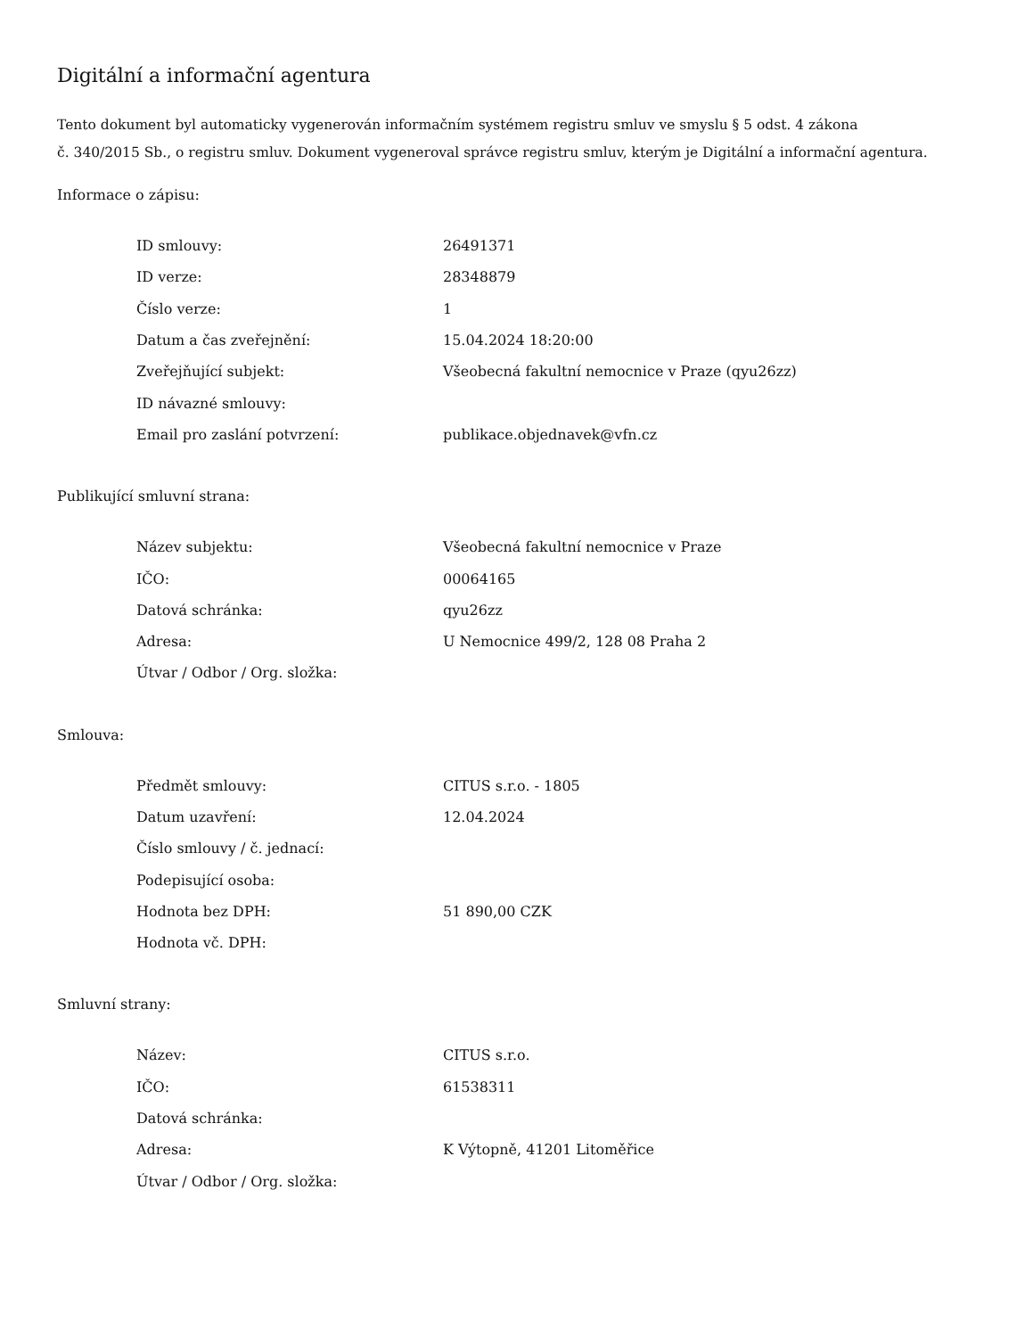Digitální a informační agentura
Tento dokument byl automaticky vygenerován informačním systémem registru smluv ve smyslu § 5 odst. 4 zákona
č. 340/2015 Sb., o registru smluv. Dokument vygeneroval správce registru smluv, kterým je Digitální a informační agentura.
Informace o zápisu:
| ID smlouvy: | 26491371 |
| ID verze: | 28348879 |
| Číslo verze: | 1 |
| Datum a čas zveřejnění: | 15.04.2024 18:20:00 |
| Zveřejňující subjekt: | Všeobecná fakultní nemocnice v Praze (qyu26zz) |
| ID návazné smlouvy: | |
| Email pro zaslání potvrzení: | publikace.objednavek@vfn.cz |
Publikující smluvní strana:
| Název subjektu: | Všeobecná fakultní nemocnice v Praze |
| IČO: | 00064165 |
| Datová schránka: | qyu26zz |
| Adresa: | U Nemocnice 499/2, 128 08 Praha 2 |
| Útvar / Odbor / Org. složka: | |
Smlouva:
| Předmět smlouvy: | CITUS s.r.o. - 1805 |
| Datum uzavření: | 12.04.2024 |
| Číslo smlouvy / č. jednací: | |
| Podepisující osoba: | |
| Hodnota bez DPH: | 51 890,00 CZK |
| Hodnota vč. DPH: | |
Smluvní strany:
| Název: | CITUS s.r.o. |
| IČO: | 61538311 |
| Datová schránka: | |
| Adresa: | K Výtopně, 41201 Litoměřice |
| Útvar / Odbor / Org. složka: | |